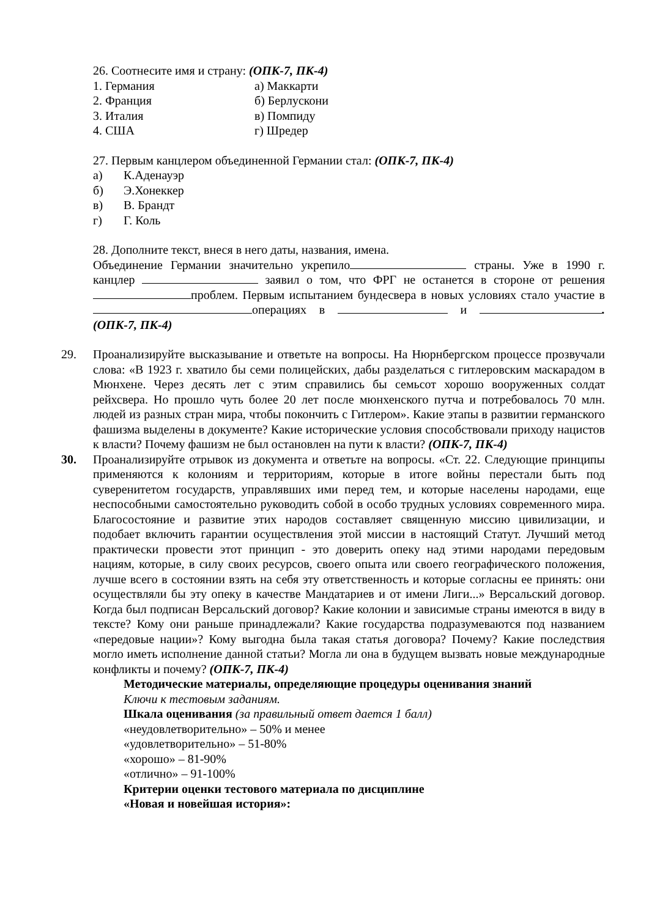26. Соотнесите имя и страну: (ОПК-7, ПК-4)
1. Германия а) Маккарти
2. Франция б) Берлускони
3. Италия в) Помпиду
4. США г) Шредер
27. Первым канцлером объединенной Германии стал: (ОПК-7, ПК-4)
а) К.Аденауэр
б) Э.Хонеккер
в) В. Брандт
г) Г. Коль
28. Дополните текст, внеся в него даты, названия, имена.
Объединение Германии значительно укрепило страны. Уже в 1990 г. канцлер заявил о том, что ФРГ не останется в стороне от решения проблем. Первым испытанием бундесвера в новых условиях стало участие в операциях в и .(ОПК-7, ПК-4)
29. Проанализируйте высказывание и ответьте на вопросы. На Нюрнбергском процессе прозвучали слова: «В 1923 г. хватило бы семи полицейских, дабы разделаться с гитлеровским маскарадом в Мюнхене. Через десять лет с этим справились бы семьсот хорошо вооруженных солдат рейхсвера. Но прошло чуть более 20 лет после мюнхенского путча и потребовалось 70 млн. людей из разных стран мира, чтобы покончить с Гитлером». Какие этапы в развитии германского фашизма выделены в документе? Какие исторические условия способствовали приходу нацистов к власти? Почему фашизм не был остановлен на пути к власти? (ОПК-7, ПК-4)
30. Проанализируйте отрывок из документа и ответьте на вопросы. «Ст. 22. Следующие принципы применяются к колониям и территориям, которые в итоге войны перестали быть под суверенитетом государств, управлявших ими перед тем, и которые населены народами, еще неспособными самостоятельно руководить собой в особо трудных условиях современного мира. Благосостояние и развитие этих народов составляет священную миссию цивилизации, и подобает включить гарантии осуществления этой миссии в настоящий Статут. Лучший метод практически провести этот принцип - это доверить опеку над этими народами передовым нациям, которые, в силу своих ресурсов, своего опыта или своего географического положения, лучше всего в состоянии взять на себя эту ответственность и которые согласны ее принять: они осуществляли бы эту опеку в качестве Мандатариев и от имени Лиги...» Версальский договор. Когда был подписан Версальский договор? Какие колонии и зависимые страны имеются в виду в тексте? Кому они раньше принадлежали? Какие государства подразумеваются под названием «передовые нации»? Кому выгодна была такая статья договора? Почему? Какие последствия могло иметь исполнение данной статьи? Могла ли она в будущем вызвать новые международные конфликты и почему? (ОПК-7, ПК-4)
Методические материалы, определяющие процедуры оценивания знаний
Ключи к тестовым заданиям.
Шкала оценивания (за правильный ответ дается 1 балл)
«неудовлетворительно» – 50% и менее
«удовлетворительно» – 51-80%
«хорошо» – 81-90%
«отлично» – 91-100%
Критерии оценки тестового материала по дисциплине
«Новая и новейшая история»: